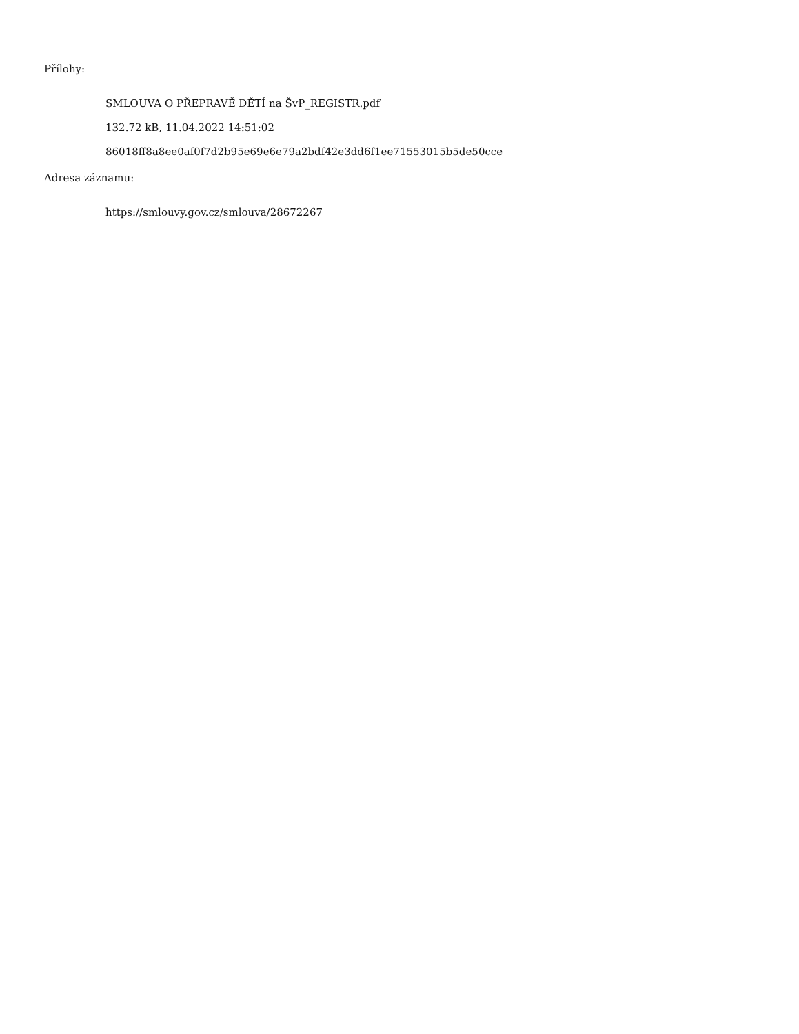Přílohy:
SMLOUVA O PŘEPRAVĚ DĚTÍ na ŠvP_REGISTR.pdf
132.72 kB, 11.04.2022 14:51:02
86018ff8a8ee0af0f7d2b95e69e6e79a2bdf42e3dd6f1ee71553015b5de50cce
Adresa záznamu:
https://smlouvy.gov.cz/smlouva/28672267